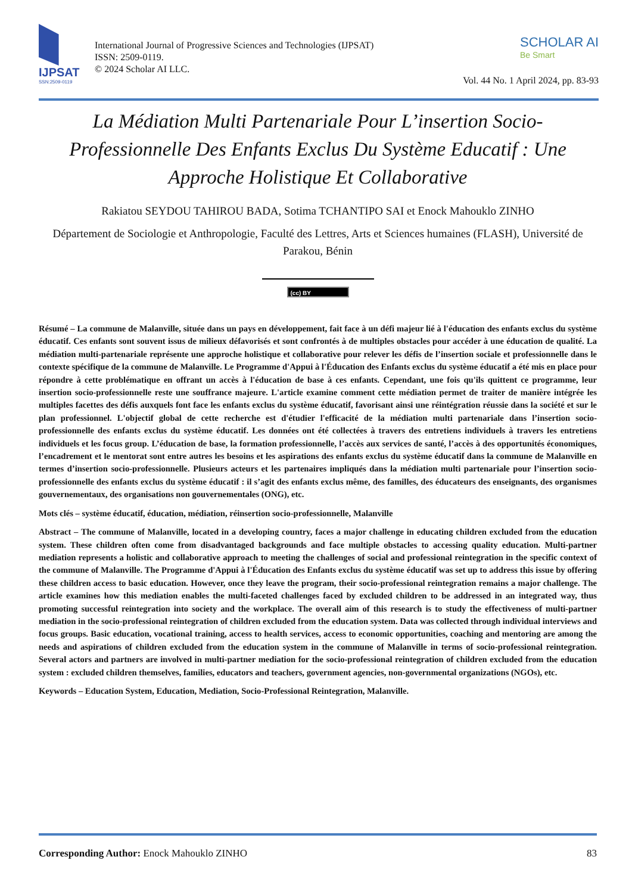IJPSAT
SSN:2509-0119
International Journal of Progressive Sciences and Technologies (IJPSAT)
ISSN: 2509-0119.
© 2024 Scholar AI LLC.
SCHOLAR AI
Be Smart
Vol. 44 No. 1 April 2024, pp. 83-93
La Médiation Multi Partenariale Pour L’insertion Socio-Professionnelle Des Enfants Exclus Du Système Educatif : Une Approche Holistique Et Collaborative
Rakiatou SEYDOU TAHIROU BADA, Sotima TCHANTIPO SAI et Enock Mahouklo ZINHO
Département de Sociologie et Anthropologie, Faculté des Lettres, Arts et Sciences humaines (FLASH), Université de Parakou, Bénin
(cc) BY
Résumé – La commune de Malanville, située dans un pays en développement, fait face à un défi majeur lié à l'éducation des enfants exclus du système éducatif. Ces enfants sont souvent issus de milieux défavorisés et sont confrontés à de multiples obstacles pour accéder à une éducation de qualité. La médiation multi-partenariale représente une approche holistique et collaborative pour relever les défis de l’insertion sociale et professionnelle dans le contexte spécifique de la commune de Malanville. Le Programme d'Appui à l'Éducation des Enfants exclus du système éducatif a été mis en place pour répondre à cette problématique en offrant un accès à l'éducation de base à ces enfants. Cependant, une fois qu'ils quittent ce programme, leur insertion socio-professionnelle reste une souffrance majeure. L'article examine comment cette médiation permet de traiter de manière intégrée les multiples facettes des défis auxquels font face les enfants exclus du système éducatif, favorisant ainsi une réintégration réussie dans la société et sur le plan professionnel. L'objectif global de cette recherche est d'étudier l'efficacité de la médiation multi partenariale dans l’insertion socio-professionnelle des enfants exclus du système éducatif. Les données ont été collectées à travers des entretiens individuels à travers les entretiens individuels et les focus group. L’éducation de base, la formation professionnelle, l’accès aux services de santé, l’accès à des opportunités économiques, l’encadrement et le mentorat sont entre autres les besoins et les aspirations des enfants exclus du système éducatif dans la commune de Malanville en termes d’insertion socio-professionnelle. Plusieurs acteurs et les partenaires impliqués dans la médiation multi partenariale pour l’insertion socio-professionnelle des enfants exclus du système éducatif : il s’agit des enfants exclus même, des familles, des éducateurs des enseignants, des organismes gouvernementaux, des organisations non gouvernementales (ONG), etc.
Mots clés – système éducatif, éducation, médiation, réinsertion socio-professionnelle, Malanville
Abstract – The commune of Malanville, located in a developing country, faces a major challenge in educating children excluded from the education system. These children often come from disadvantaged backgrounds and face multiple obstacles to accessing quality education. Multi-partner mediation represents a holistic and collaborative approach to meeting the challenges of social and professional reintegration in the specific context of the commune of Malanville. The Programme d'Appui à l'Éducation des Enfants exclus du système éducatif was set up to address this issue by offering these children access to basic education. However, once they leave the program, their socio-professional reintegration remains a major challenge. The article examines how this mediation enables the multi-faceted challenges faced by excluded children to be addressed in an integrated way, thus promoting successful reintegration into society and the workplace. The overall aim of this research is to study the effectiveness of multi-partner mediation in the socio-professional reintegration of children excluded from the education system. Data was collected through individual interviews and focus groups. Basic education, vocational training, access to health services, access to economic opportunities, coaching and mentoring are among the needs and aspirations of children excluded from the education system in the commune of Malanville in terms of socio-professional reintegration. Several actors and partners are involved in multi-partner mediation for the socio-professional reintegration of children excluded from the education system : excluded children themselves, families, educators and teachers, government agencies, non-governmental organizations (NGOs), etc.
Keywords – Education System, Education, Mediation, Socio-Professional Reintegration, Malanville.
Corresponding Author: Enock Mahouklo ZINHO 83